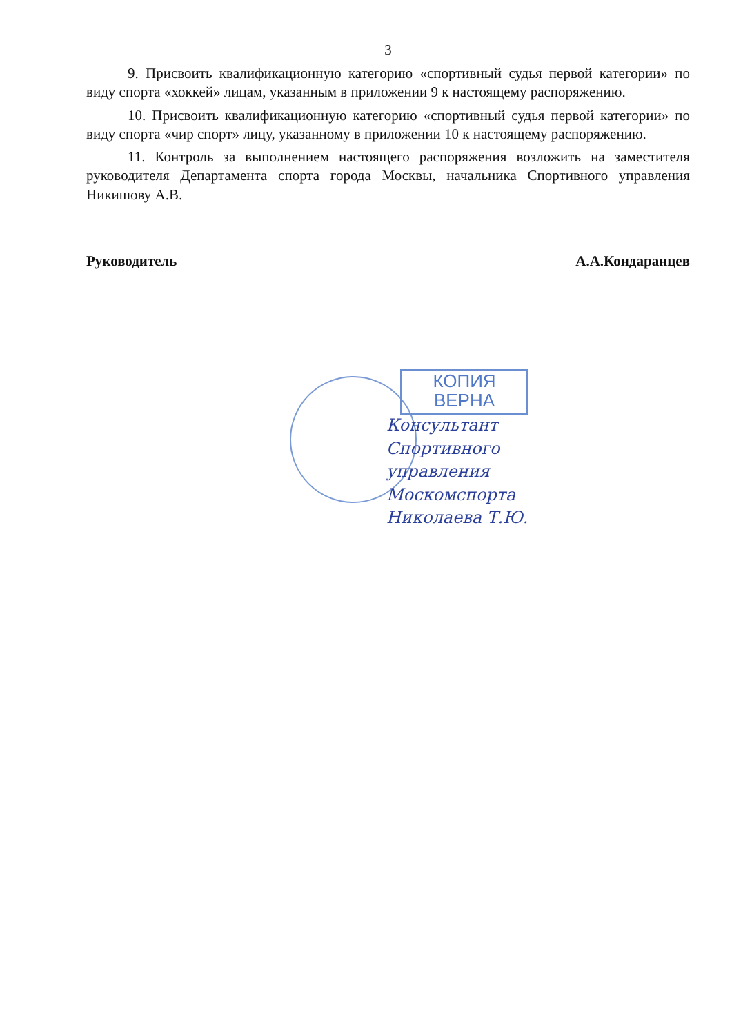3
9. Присвоить квалификационную категорию «спортивный судья первой категории» по виду спорта «хоккей» лицам, указанным в приложении 9 к настоящему распоряжению.
10. Присвоить квалификационную категорию «спортивный судья первой категории» по виду спорта «чир спорт» лицу, указанному в приложении 10 к настоящему распоряжению.
11. Контроль за выполнением настоящего распоряжения возложить на заместителя руководителя Департамента спорта города Москвы, начальника Спортивного управления Никишову А.В.
Руководитель А.А.Кондаранцев
КОПИЯ
ВЕРНА
Консультант
Спортивного
управления
Москомспорта
Николаева Т.Ю.